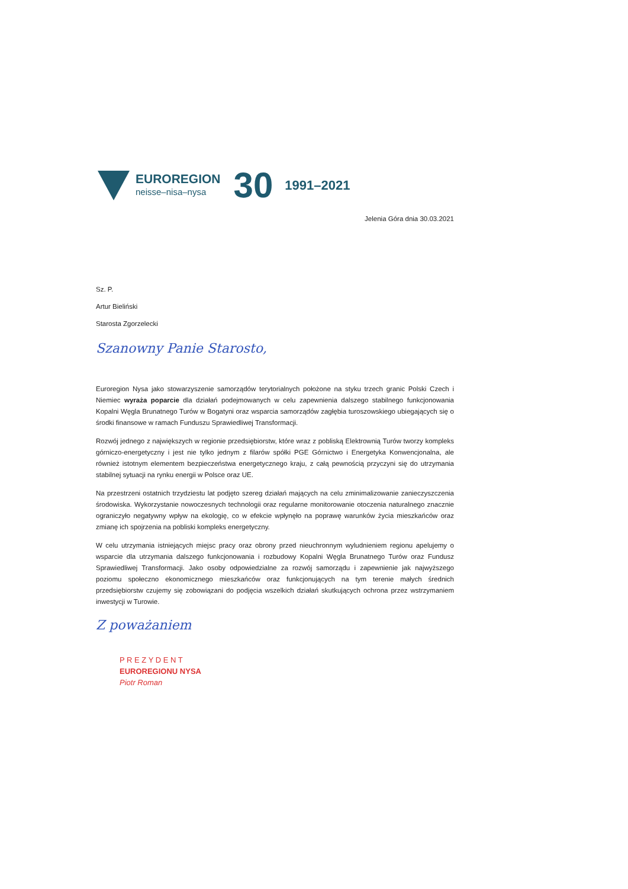EUROREGION
neisse–nisa–nysa
30
1991–2021
Jelenia Góra dnia 30.03.2021
Sz. P.
Artur Bieliński
Starosta Zgorzelecki
Szanowny Panie Starosto,
Euroregion Nysa jako stowarzyszenie samorządów terytorialnych położone na styku trzech granic Polski Czech i Niemiec wyraża poparcie dla działań podejmowanych w celu zapewnienia dalszego stabilnego funkcjonowania Kopalni Węgla Brunatnego Turów w Bogatyni oraz wsparcia samorządów zagłębia turoszowskiego ubiegających się o środki finansowe w ramach Funduszu Sprawiedliwej Transformacji.
Rozwój jednego z największych w regionie przedsiębiorstw, które wraz z pobliską Elektrownią Turów tworzy kompleks górniczo-energetyczny i jest nie tylko jednym z filarów spółki PGE Górnictwo i Energetyka Konwencjonalna, ale również istotnym elementem bezpieczeństwa energetycznego kraju, z całą pewnością przyczyni się do utrzymania stabilnej sytuacji na rynku energii w Polsce oraz UE.
Na przestrzeni ostatnich trzydziestu lat podjęto szereg działań mających na celu zminimalizowanie zanieczyszczenia środowiska. Wykorzystanie nowoczesnych technologii oraz regularne monitorowanie otoczenia naturalnego znacznie ograniczyło negatywny wpływ na ekologię, co w efekcie wpłynęło na poprawę warunków życia mieszkańców oraz zmianę ich spojrzenia na pobliski kompleks energetyczny.
W celu utrzymania istniejących miejsc pracy oraz obrony przed nieuchronnym wyludnieniem regionu apelujemy o wsparcie dla utrzymania dalszego funkcjonowania i rozbudowy Kopalni Węgla Brunatnego Turów oraz Fundusz Sprawiedliwej Transformacji. Jako osoby odpowiedzialne za rozwój samorządu i zapewnienie jak najwyższego poziomu społeczno ekonomicznego mieszkańców oraz funkcjonujących na tym terenie małych średnich przedsiębiorstw czujemy się zobowiązani do podjęcia wszelkich działań skutkujących ochrona przez wstrzymaniem inwestycji w Turowie.
Z poważaniem
P R E Z Y D E N T
EUROREGIONU NYSA
Piotr Roman